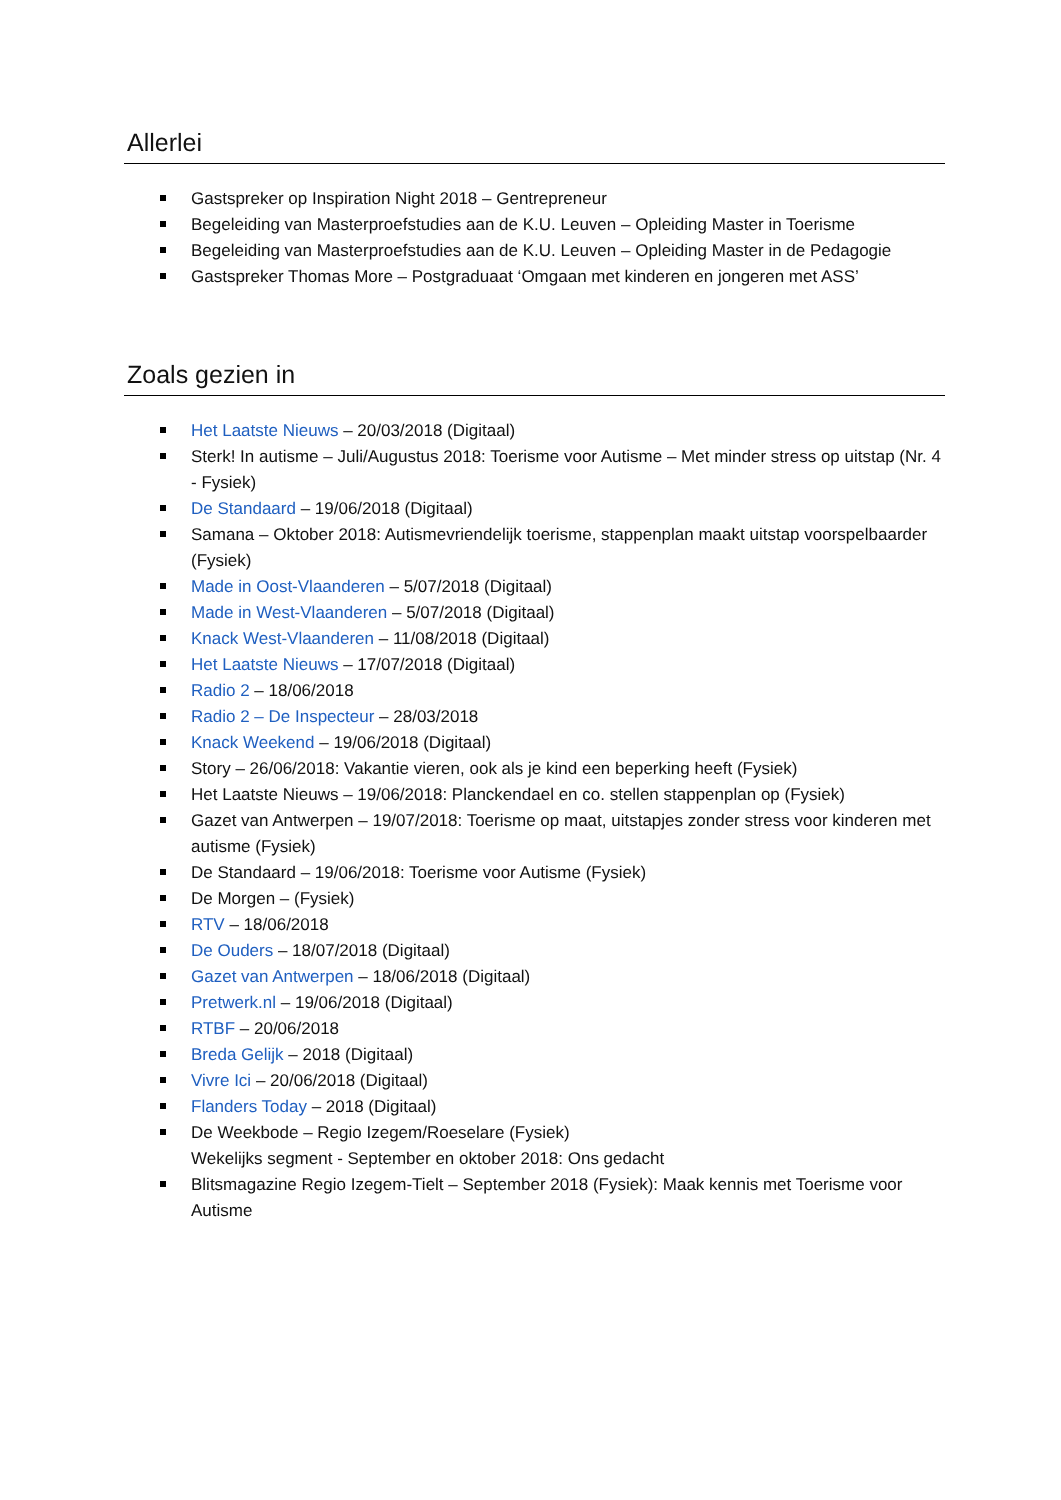Allerlei
Gastspreker op Inspiration Night 2018 – Gentrepreneur
Begeleiding van Masterproefstudies aan de K.U. Leuven – Opleiding Master in Toerisme
Begeleiding van Masterproefstudies aan de K.U. Leuven – Opleiding Master in de Pedagogie
Gastspreker Thomas More – Postgraduaat ‘Omgaan met kinderen en jongeren met ASS’
Zoals gezien in
Het Laatste Nieuws – 20/03/2018 (Digitaal)
Sterk! In autisme – Juli/Augustus 2018: Toerisme voor Autisme – Met minder stress op uitstap (Nr. 4 - Fysiek)
De Standaard – 19/06/2018 (Digitaal)
Samana – Oktober 2018: Autismevriendelijk toerisme, stappenplan maakt uitstap voorspelbaarder (Fysiek)
Made in Oost-Vlaanderen – 5/07/2018 (Digitaal)
Made in West-Vlaanderen – 5/07/2018 (Digitaal)
Knack West-Vlaanderen – 11/08/2018 (Digitaal)
Het Laatste Nieuws – 17/07/2018 (Digitaal)
Radio 2 – 18/06/2018
Radio 2 – De Inspecteur – 28/03/2018
Knack Weekend – 19/06/2018 (Digitaal)
Story – 26/06/2018: Vakantie vieren, ook als je kind een beperking heeft (Fysiek)
Het Laatste Nieuws – 19/06/2018: Planckendael en co. stellen stappenplan op (Fysiek)
Gazet van Antwerpen – 19/07/2018: Toerisme op maat, uitstapjes zonder stress voor kinderen met autisme (Fysiek)
De Standaard – 19/06/2018: Toerisme voor Autisme (Fysiek)
De Morgen – (Fysiek)
RTV – 18/06/2018
De Ouders – 18/07/2018 (Digitaal)
Gazet van Antwerpen – 18/06/2018 (Digitaal)
Pretwerk.nl – 19/06/2018 (Digitaal)
RTBF – 20/06/2018
Breda Gelijk – 2018 (Digitaal)
Vivre Ici – 20/06/2018 (Digitaal)
Flanders Today – 2018 (Digitaal)
De Weekbode – Regio Izegem/Roeselare (Fysiek)
Wekelijks segment - September en oktober 2018: Ons gedacht
Blitsmagazine Regio Izegem-Tielt – September 2018 (Fysiek): Maak kennis met Toerisme voor Autisme